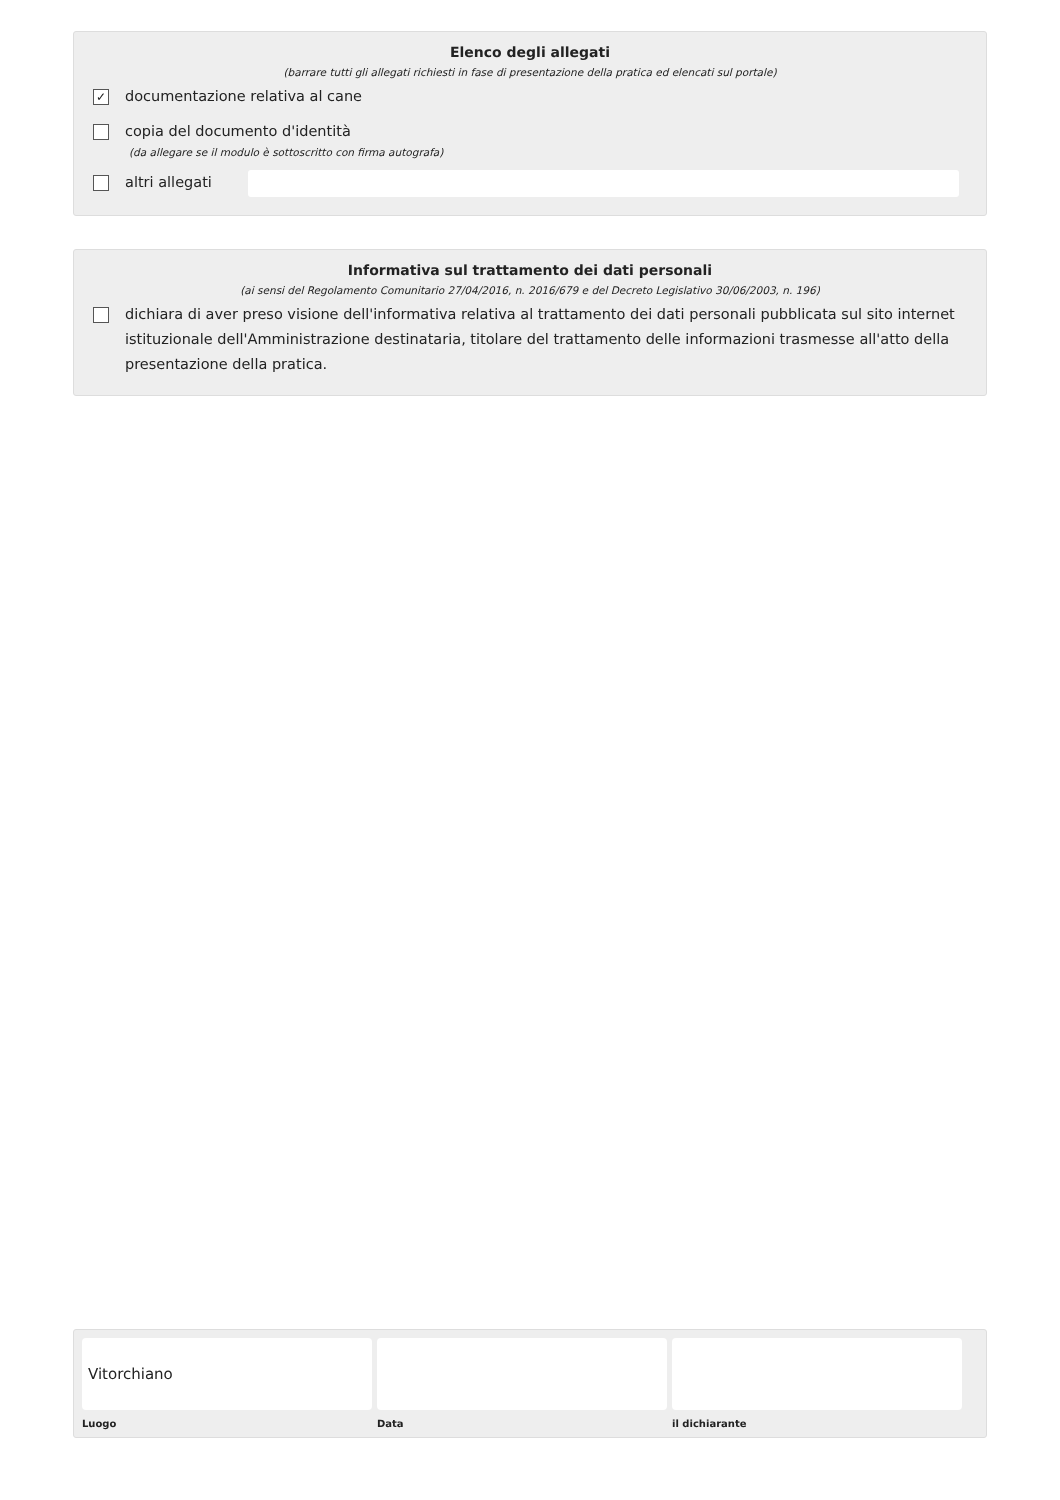Elenco degli allegati
(barrare tutti gli allegati richiesti in fase di presentazione della pratica ed elencati sul portale)
✓ documentazione relativa al cane
copia del documento d'identità
(da allegare se il modulo è sottoscritto con firma autografa)
altri allegati
Informativa sul trattamento dei dati personali
(ai sensi del Regolamento Comunitario 27/04/2016, n. 2016/679 e del Decreto Legislativo 30/06/2003, n. 196)
dichiara di aver preso visione dell'informativa relativa al trattamento dei dati personali pubblicata sul sito internet istituzionale dell'Amministrazione destinataria, titolare del trattamento delle informazioni trasmesse all'atto della presentazione della pratica.
Vitorchiano
Luogo
Data il dichiarante